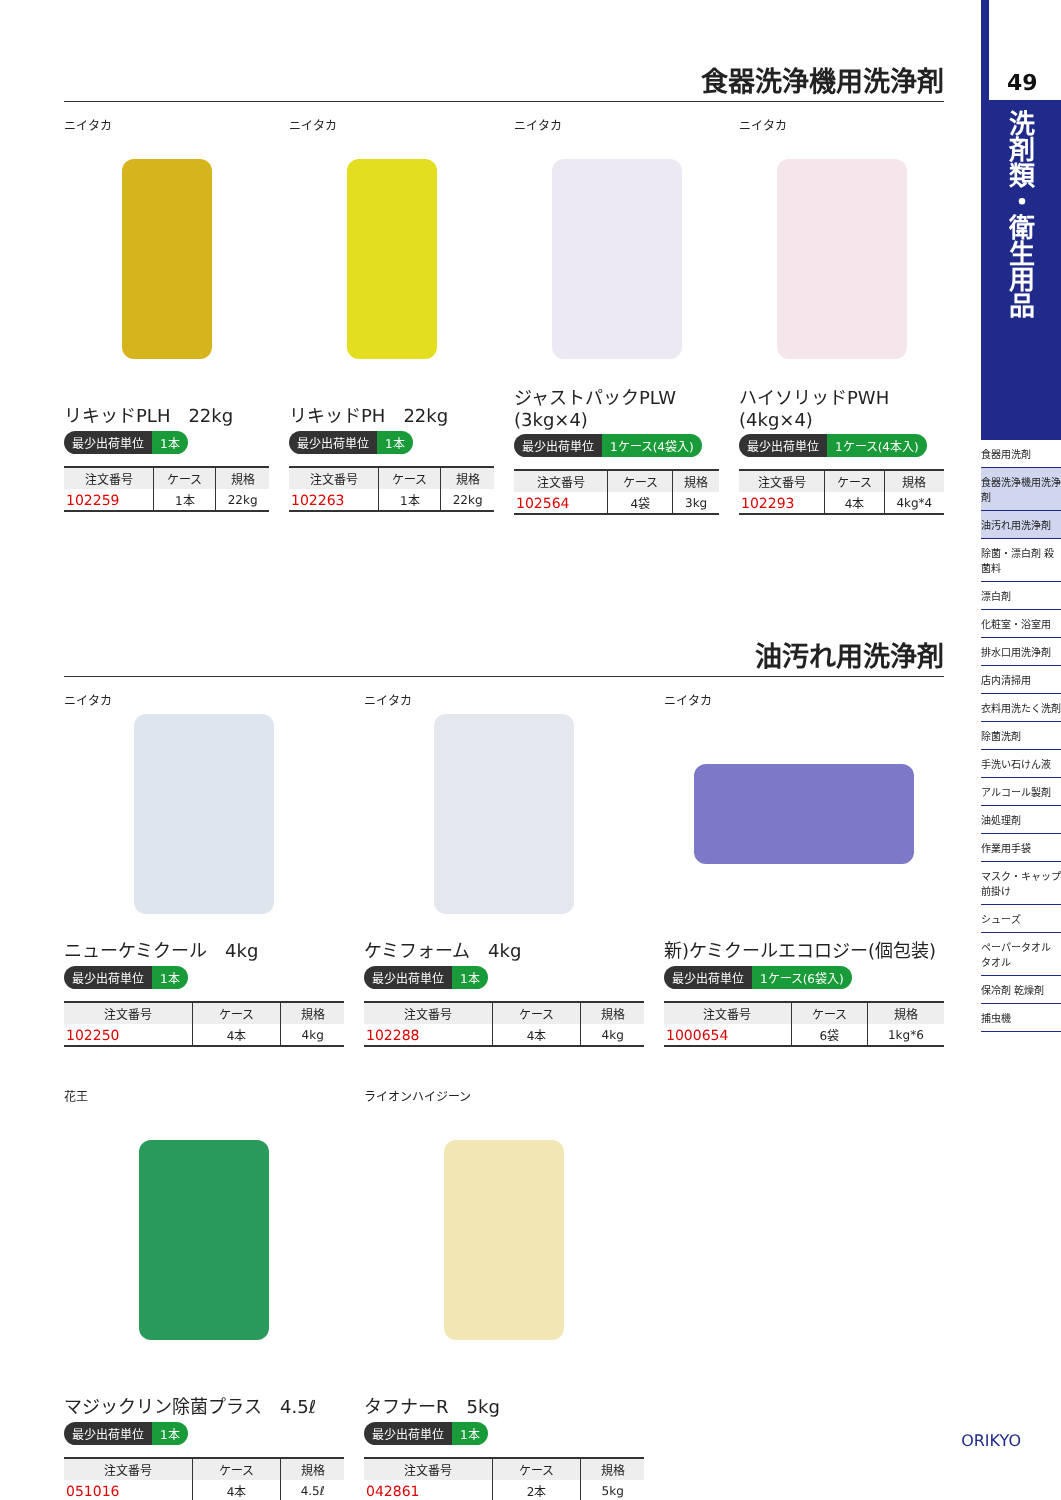食器洗浄機用洗浄剤
ニイタカ
リキッドPLH　22kg
最少出荷単位 1本
| 注文番号 | ケース | 規格 |
| --- | --- | --- |
| 102259 | 1本 | 22kg |
ニイタカ
リキッドPH　22kg
最少出荷単位 1本
| 注文番号 | ケース | 規格 |
| --- | --- | --- |
| 102263 | 1本 | 22kg |
ニイタカ
ジャストパックPLW
(3kg×4)
最少出荷単位 1ケース(4袋入)
| 注文番号 | ケース | 規格 |
| --- | --- | --- |
| 102564 | 4袋 | 3kg |
ニイタカ
ハイソリッドPWH
(4kg×4)
最少出荷単位 1ケース(4本入)
| 注文番号 | ケース | 規格 |
| --- | --- | --- |
| 102293 | 4本 | 4kg*4 |
油汚れ用洗浄剤
ニイタカ
ニューケミクール　4kg
最少出荷単位 1本
| 注文番号 | ケース | 規格 |
| --- | --- | --- |
| 102250 | 4本 | 4kg |
ニイタカ
ケミフォーム　4kg
最少出荷単位 1本
| 注文番号 | ケース | 規格 |
| --- | --- | --- |
| 102288 | 4本 | 4kg |
ニイタカ
新)ケミクールエコロジー(個包装)
最少出荷単位 1ケース(6袋入)
| 注文番号 | ケース | 規格 |
| --- | --- | --- |
| 1000654 | 6袋 | 1kg*6 |
花王
マジックリン除菌プラス　4.5ℓ
最少出荷単位 1本
| 注文番号 | ケース | 規格 |
| --- | --- | --- |
| 051016 | 4本 | 4.5ℓ |
ライオンハイジーン
タフナーR　5kg
最少出荷単位 1本
| 注文番号 | ケース | 規格 |
| --- | --- | --- |
| 042861 | 2本 | 5kg |
49
洗剤類・衛生用品
食器用洗剤
食器洗浄機用洗浄剤
油汚れ用洗浄剤
除菌・漂白剤 殺菌料
漂白剤
化粧室・浴室用
排水口用洗浄剤
店内清掃用
衣料用洗たく洗剤
除菌洗剤
手洗い石けん液
アルコール製剤
油処理剤
作業用手袋
マスク・キャップ 前掛け
シューズ
ペーパータオル タオル
保冷剤 乾燥剤
捕虫機
ORIKYO